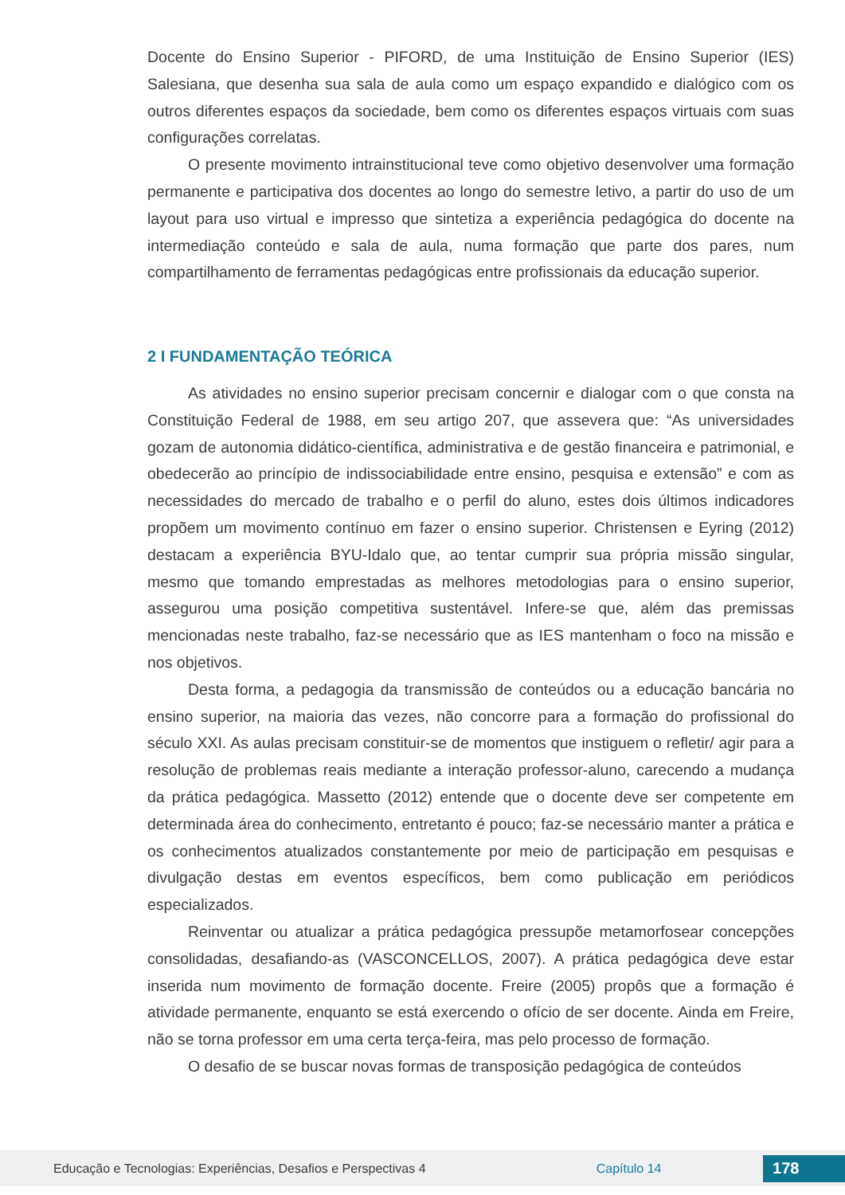Docente do Ensino Superior - PIFORD, de uma Instituição de Ensino Superior (IES) Salesiana, que desenha sua sala de aula como um espaço expandido e dialógico com os outros diferentes espaços da sociedade, bem como os diferentes espaços virtuais com suas configurações correlatas.
O presente movimento intrainstitucional teve como objetivo desenvolver uma formação permanente e participativa dos docentes ao longo do semestre letivo, a partir do uso de um layout para uso virtual e impresso que sintetiza a experiência pedagógica do docente na intermediação conteúdo e sala de aula, numa formação que parte dos pares, num compartilhamento de ferramentas pedagógicas entre profissionais da educação superior.
2 I FUNDAMENTAÇÃO TEÓRICA
As atividades no ensino superior precisam concernir e dialogar com o que consta na Constituição Federal de 1988, em seu artigo 207, que assevera que: “As universidades gozam de autonomia didático-científica, administrativa e de gestão financeira e patrimonial, e obedecerão ao princípio de indissociabilidade entre ensino, pesquisa e extensão” e com as necessidades do mercado de trabalho e o perfil do aluno, estes dois últimos indicadores propõem um movimento contínuo em fazer o ensino superior. Christensen e Eyring (2012) destacam a experiência BYU-Idalo que, ao tentar cumprir sua própria missão singular, mesmo que tomando emprestadas as melhores metodologias para o ensino superior, assegurou uma posição competitiva sustentável. Infere-se que, além das premissas mencionadas neste trabalho, faz-se necessário que as IES mantenham o foco na missão e nos objetivos.
Desta forma, a pedagogia da transmissão de conteúdos ou a educação bancária no ensino superior, na maioria das vezes, não concorre para a formação do profissional do século XXI. As aulas precisam constituir-se de momentos que instiguem o refletir/ agir para a resolução de problemas reais mediante a interação professor-aluno, carecendo a mudança da prática pedagógica. Massetto (2012) entende que o docente deve ser competente em determinada área do conhecimento, entretanto é pouco; faz-se necessário manter a prática e os conhecimentos atualizados constantemente por meio de participação em pesquisas e divulgação destas em eventos específicos, bem como publicação em periódicos especializados.
Reinventar ou atualizar a prática pedagógica pressupõe metamorfosear concepções consolidadas, desafiando-as (VASCONCELLOS, 2007). A prática pedagógica deve estar inserida num movimento de formação docente. Freire (2005) propôs que a formação é atividade permanente, enquanto se está exercendo o ofício de ser docente. Ainda em Freire, não se torna professor em uma certa terça-feira, mas pelo processo de formação.
O desafio de se buscar novas formas de transposição pedagógica de conteúdos
Educação e Tecnologias: Experiências, Desafios e Perspectivas 4 Capítulo 14 178